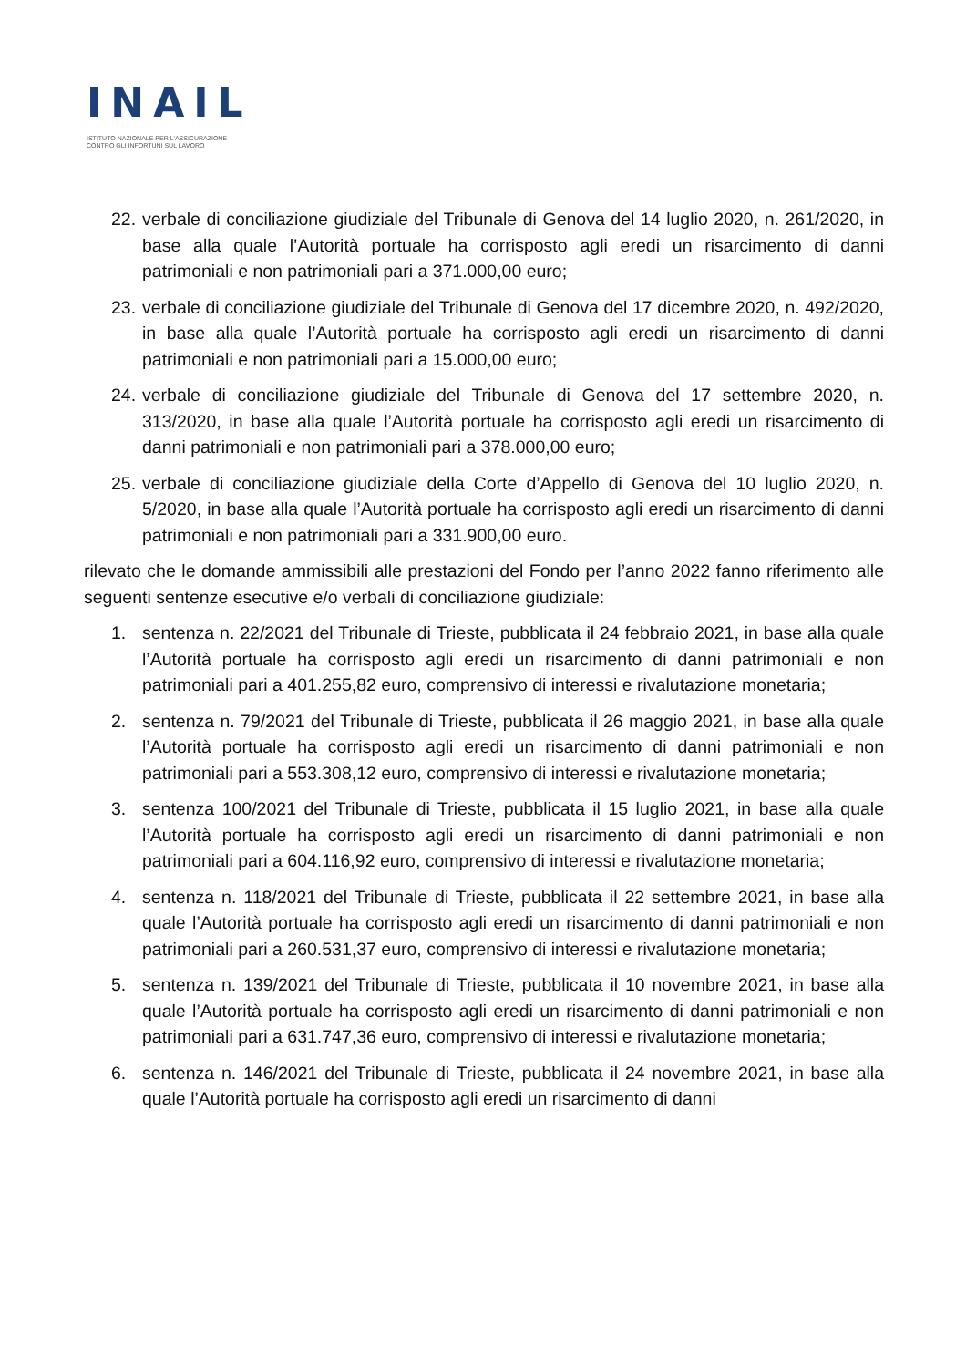INAIL
ISTITUTO NAZIONALE PER L'ASSICURAZIONE
CONTRO GLI INFORTUNI SUL LAVORO
22. verbale di conciliazione giudiziale del Tribunale di Genova del 14 luglio 2020, n. 261/2020, in base alla quale l’Autorità portuale ha corrisposto agli eredi un risarcimento di danni patrimoniali e non patrimoniali pari a 371.000,00 euro;
23. verbale di conciliazione giudiziale del Tribunale di Genova del 17 dicembre 2020, n. 492/2020, in base alla quale l’Autorità portuale ha corrisposto agli eredi un risarcimento di danni patrimoniali e non patrimoniali pari a 15.000,00 euro;
24. verbale di conciliazione giudiziale del Tribunale di Genova del 17 settembre 2020, n. 313/2020, in base alla quale l’Autorità portuale ha corrisposto agli eredi un risarcimento di danni patrimoniali e non patrimoniali pari a 378.000,00 euro;
25. verbale di conciliazione giudiziale della Corte d’Appello di Genova del 10 luglio 2020, n. 5/2020, in base alla quale l’Autorità portuale ha corrisposto agli eredi un risarcimento di danni patrimoniali e non patrimoniali pari a 331.900,00 euro.
rilevato che le domande ammissibili alle prestazioni del Fondo per l’anno 2022 fanno riferimento alle seguenti sentenze esecutive e/o verbali di conciliazione giudiziale:
1. sentenza n. 22/2021 del Tribunale di Trieste, pubblicata il 24 febbraio 2021, in base alla quale l’Autorità portuale ha corrisposto agli eredi un risarcimento di danni patrimoniali e non patrimoniali pari a 401.255,82 euro, comprensivo di interessi e rivalutazione monetaria;
2. sentenza n. 79/2021 del Tribunale di Trieste, pubblicata il 26 maggio 2021, in base alla quale l’Autorità portuale ha corrisposto agli eredi un risarcimento di danni patrimoniali e non patrimoniali pari a 553.308,12 euro, comprensivo di interessi e rivalutazione monetaria;
3. sentenza 100/2021 del Tribunale di Trieste, pubblicata il 15 luglio 2021, in base alla quale l’Autorità portuale ha corrisposto agli eredi un risarcimento di danni patrimoniali e non patrimoniali pari a 604.116,92 euro, comprensivo di interessi e rivalutazione monetaria;
4. sentenza n. 118/2021 del Tribunale di Trieste, pubblicata il 22 settembre 2021, in base alla quale l’Autorità portuale ha corrisposto agli eredi un risarcimento di danni patrimoniali e non patrimoniali pari a 260.531,37 euro, comprensivo di interessi e rivalutazione monetaria;
5. sentenza n. 139/2021 del Tribunale di Trieste, pubblicata il 10 novembre 2021, in base alla quale l’Autorità portuale ha corrisposto agli eredi un risarcimento di danni patrimoniali e non patrimoniali pari a 631.747,36 euro, comprensivo di interessi e rivalutazione monetaria;
6. sentenza n. 146/2021 del Tribunale di Trieste, pubblicata il 24 novembre 2021, in base alla quale l’Autorità portuale ha corrisposto agli eredi un risarcimento di danni